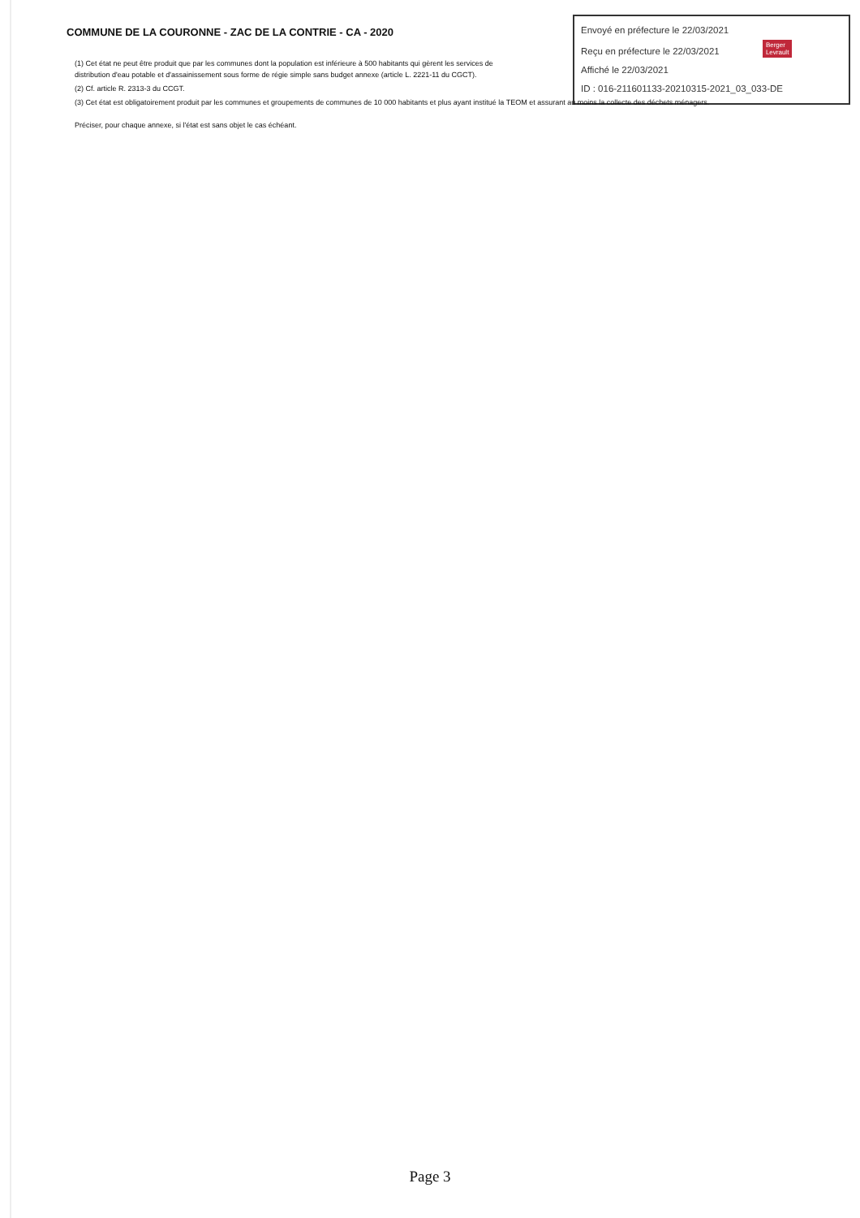COMMUNE DE LA COURONNE - ZAC DE LA CONTRIE - CA - 2020
Envoyé en préfecture le 22/03/2021
Reçu en préfecture le 22/03/2021 Berger
Levrault
Affiché le 22/03/2021
ID : 016-211601133-20210315-2021_03_033-DE
(1) Cet état ne peut être produit que par les communes dont la population est inférieure à 500 habitants qui gèrent les services de distribution d'eau potable et d'assainissement sous forme de régie simple sans budget annexe (article L. 2221-11 du CGCT).
(2) Cf. article R. 2313-3 du CCGT.
(3) Cet état est obligatoirement produit par les communes et groupements de communes de 10 000 habitants et plus ayant institué la TEOM et assurant au moins la collecte des déchets ménagers.
Préciser, pour chaque annexe, si l'état est sans objet le cas échéant.
Page 3